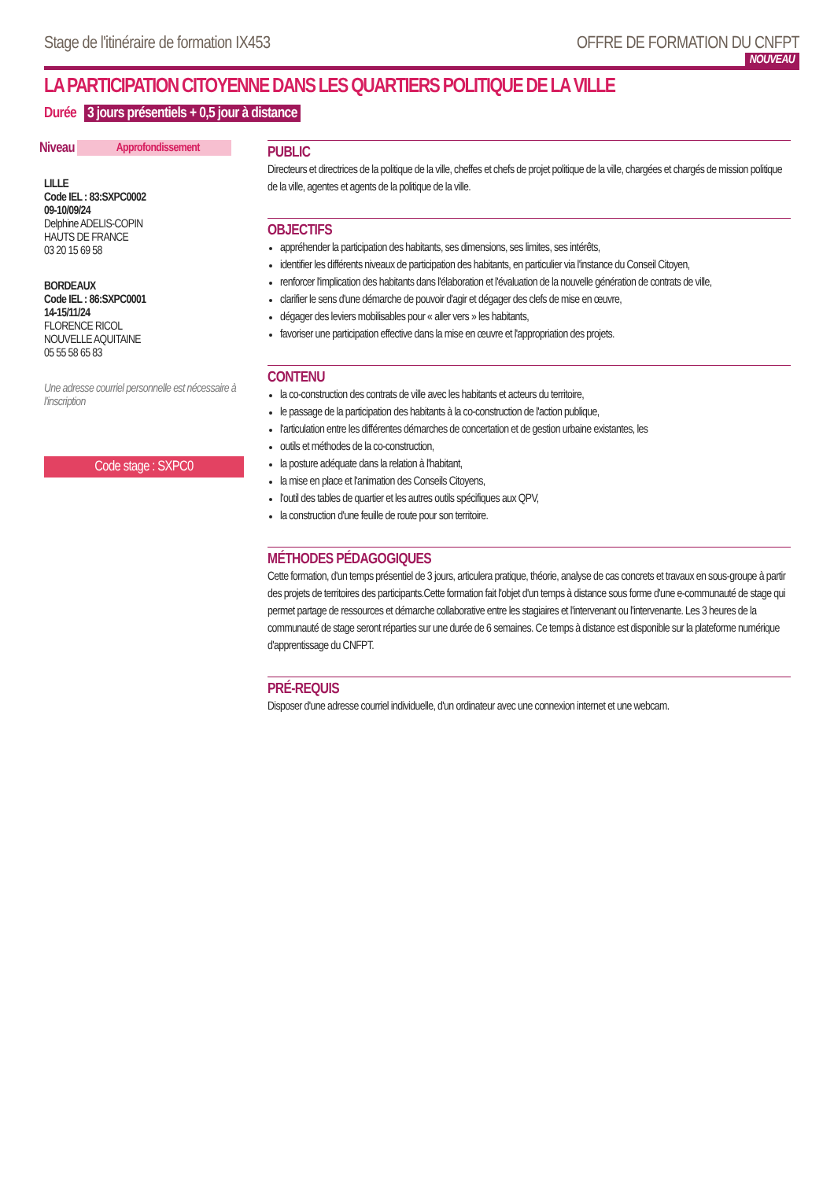Stage de l'itinéraire de formation IX453
OFFRE DE FORMATION DU CNFPT
NOUVEAU
LA PARTICIPATION CITOYENNE DANS LES QUARTIERS POLITIQUE DE LA VILLE
Durée 3 jours présentiels + 0,5 jour à distance
Niveau Approfondissement
LILLE
Code IEL : 83:SXPC0002
09-10/09/24
Delphine ADELIS-COPIN
HAUTS DE FRANCE
03 20 15 69 58
BORDEAUX
Code IEL : 86:SXPC0001
14-15/11/24
FLORENCE RICOL
NOUVELLE AQUITAINE
05 55 58 65 83
Une adresse courriel personnelle est nécessaire à l'inscription
Code stage : SXPC0
PUBLIC
Directeurs et directrices de la politique de la ville, cheffes et chefs de projet politique de la ville, chargées et chargés de mission politique de la ville, agentes et agents de la politique de la ville.
OBJECTIFS
appréhender la participation des habitants, ses dimensions, ses limites, ses intérêts,
identifier les différents niveaux de participation des habitants, en particulier via l'instance du Conseil Citoyen,
renforcer l'implication des habitants dans l'élaboration et l'évaluation de la nouvelle génération de contrats de ville,
clarifier le sens d'une démarche de pouvoir d'agir et dégager des clefs de mise en œuvre,
dégager des leviers mobilisables pour « aller vers » les habitants,
favoriser une participation effective dans la mise en œuvre et l'appropriation des projets.
CONTENU
la co-construction des contrats de ville avec les habitants et acteurs du territoire,
le passage de la participation des habitants à la co-construction de l'action publique,
l'articulation entre les différentes démarches de concertation et de gestion urbaine existantes, les
outils et méthodes de la co-construction,
la posture adéquate dans la relation à l'habitant,
la mise en place et l'animation des Conseils Citoyens,
l'outil des tables de quartier et les autres outils spécifiques aux QPV,
la construction d'une feuille de route pour son territoire.
MÉTHODES PÉDAGOGIQUES
Cette formation, d'un temps présentiel de 3 jours, articulera pratique, théorie, analyse de cas concrets et travaux en sous-groupe à partir des projets de territoires des participants.Cette formation fait l'objet d'un temps à distance sous forme d'une e-communauté de stage qui permet partage de ressources et démarche collaborative entre les stagiaires et l'intervenant ou l'intervenante. Les 3 heures de la communauté de stage seront réparties sur une durée de 6 semaines. Ce temps à distance est disponible sur la plateforme numérique d'apprentissage du CNFPT.
PRÉ-REQUIS
Disposer d'une adresse courriel individuelle, d'un ordinateur avec une connexion internet et une webcam.